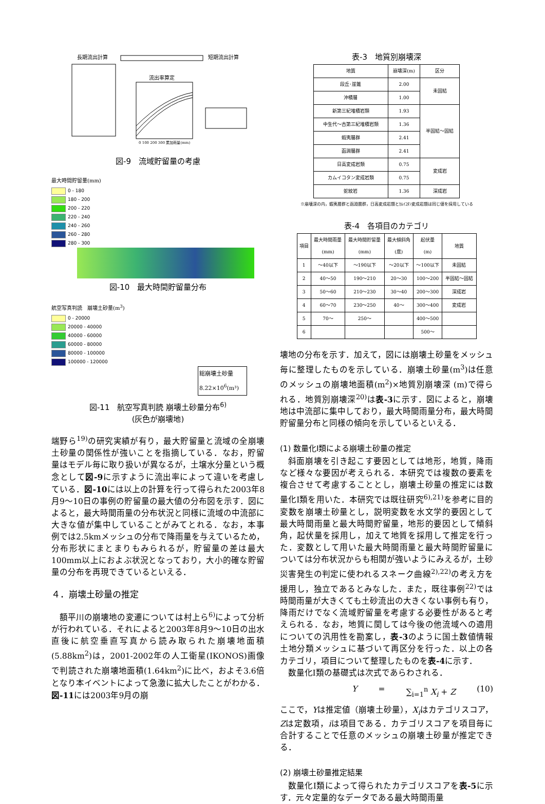長期流出計算
短期流出計算
流出率算定
0 100 200 300 累加雨量(mm)
図-9　流域貯留量の考慮
最大時間貯留量(mm)
0 - 180
180 - 200
200 - 220
220 - 240
240 - 260
260 - 280
280 - 300
図-10　最大時間貯留量分布
航空写真判読　崩壊土砂量(m<sup>3</sup>)
0 - 20000
20000 - 40000
40000 - 60000
60000 - 80000
80000 - 100000
100000 - 120000
総崩壊土砂量 8.22×10<sup>6</sup>(m³)
図-11　航空写真判読 崩壊土砂量分布<sup>6)</sup>
(灰色が崩壊地)
端野ら<sup>19)</sup>の研究実績が有り，最大貯留量と流域の全崩壊土砂量の関係性が強いことを指摘している．なお，貯留量はモデル毎に取り扱いが異なるが，土壌水分量という概念として図-9に示すように流出率によって違いを考慮している．図-10には以上の計算を行って得られた2003年8月9～10日の事例の貯留量の最大値の分布図を示す．図によると，最大時間雨量の分布状況と同様に流域の中流部に大きな値が集中していることがみてとれる．なお，本事例では2.5kmメッシュの分布で降雨量を与えているため，分布形状にまとまりもみられるが，貯留量の差は最大100mm以上におよぶ状況となっており，大小的確な貯留量の分布を再現できているといえる．
４．崩壊土砂量の推定
額平川の崩壊地の変遷については村上ら<sup>6)</sup>によって分析が行われている．それによると2003年8月9～10日の出水直後に航空垂直写真から読み取られた崩壊地面積(5.88km<sup>2</sup>)は，2001-2002年の人工衛星(IKONOS)画像で判読された崩壊地面積(1.64km<sup>2</sup>)に比べ，およそ3.6倍となり本イベントによって急激に拡大したことがわかる．図-11には2003年9月の崩
表-3　地質別崩壊深
| 地質 | 崩壊深(m) | 区分 |
| --- | --- | --- |
| 段丘･崖錐 | 2.00 | 未固結 |
| 沖積層 | 1.00 | |
| 新第三紀堆積岩類 | 1.93 | 半固結～固結 |
| 中生代～古第三紀堆積岩類 | 1.36 | |
| 蝦夷層群 | 2.41 | |
| 函淵層群 | 2.41 | |
| 日高変成岩類 | 0.75 | 変成岩 |
| カムイコタン変成岩類 | 0.75 | |
| 蛇紋岩 | 1.36 | 深成岩 |
※崩壊深の内，蝦夷層群と函淵層群，日高変成岩類とｶﾑｲｺﾀﾝ変成岩類は同じ値を採用している
表-4　各項目のカテゴリ
| 項目 | 最大時間雨量 (mm) | 最大時間貯留量 (mm) | 最大傾斜角 (度) | 起伏量 (m) | 地質 |
| --- | --- | --- | --- | --- | --- |
| 1 | ～40以下 | ～190以下 | ～20以下 | ～100以下 | 未固結 |
| 2 | 40～50 | 190～210 | 20～30 | 100～200 | 半固結～固結 |
| 3 | 50～60 | 210～230 | 30～40 | 200～300 | 深成岩 |
| 4 | 60～70 | 230～250 | 40～ | 300～400 | 変成岩 |
| 5 | 70～ | 250～ | | 400～500 | |
| 6 | | | | 500～ | |
壊地の分布を示す．加えて，図には崩壊土砂量をメッシュ毎に整理したものを示している．崩壊土砂量(m<sup>3</sup>)は任意のメッシュの崩壊地面積(m<sup>2</sup>)×地質別崩壊深 (m)で得られる．地質別崩壊深<sup>20)</sup>は表-3に示す．図によると，崩壊地は中流部に集中しており，最大時間雨量分布，最大時間貯留量分布と同様の傾向を示しているといえる．
(1) 数量化Ⅰ類による崩壊土砂量の推定
斜面崩壊を引き起こす要因としては地形，地質，降雨など様々な要因が考えられる．本研究では複数の要素を複合させて考慮することとし，崩壊土砂量の推定には数量化Ⅰ類を用いた．本研究では既往研究<sup>6),21)</sup>を参考に目的変数を崩壊土砂量とし，説明変数を水文学的要因として最大時間雨量と最大時間貯留量，地形的要因として傾斜角，起伏量を採用し，加えて地質を採用して推定を行った．変数として用いた最大時間雨量と最大時間貯留量については分布状況からも相関が強いようにみえるが，土砂災害発生の判定に使われるスネーク曲線<sup>2),22)</sup>の考え方を援用し，独立であるとみなした．また，既往事例<sup>22)</sup>では時間雨量が大きくても土砂流出の大きくない事例も有り，降雨だけでなく流域貯留量を考慮する必要性があると考えられる．なお，地質に関しては今後の他流域への適用についての汎用性を勘案し，表-3のように国土数値情報土地分類メッシュに基づいて再区分を行った．以上の各カテゴリ，項目について整理したものを表-4に示す．
数量化Ⅰ類の基礎式は次式であらわされる．
Y = ∑<sub>i=1</sub><sup>n</sup> X<sub>i</sub> + Z (10)
ここで，Yは推定値（崩壊土砂量），X<sub>i</sub>はカテゴリスコア，Zは定数項，iは項目である．カテゴリスコアを項目毎に合計することで任意のメッシュの崩壊土砂量が推定できる．
(2) 崩壊土砂量推定結果
数量化Ⅰ類によって得られたカテゴリスコアを表-5に示す．元々定量的なデータである最大時間雨量